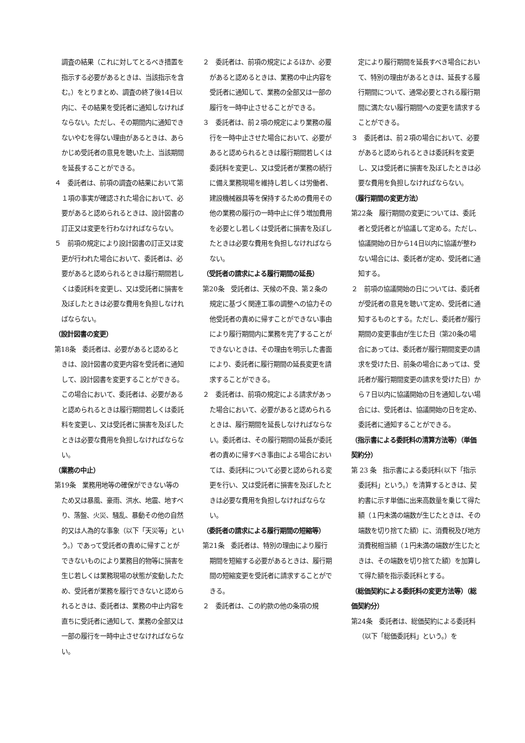調査の結果（これに対してとるべき措置を指示する必要があるときは、当該指示を含む。）をとりまとめ、調査の終了後14日以内に、その結果を受託者に通知しなければならない。ただし、その期間内に通知できないやむを得ない理由があるときは、あらかじめ受託者の意見を聴いた上、当該期間を延長することができる。
４　委託者は、前項の調査の結果において第１項の事実が確認された場合において、必要があると認められるときは、設計図書の訂正又は変更を行わなければならない。
５　前項の規定により設計図書の訂正又は変更が行われた場合において、委託者は、必要があると認められるときは履行期間若しくは委託料を変更し、又は受託者に損害を及ぼしたときは必要な費用を負担しなければならない。
（設計図書の変更）
第18条　委託者は、必要があると認めるときは、設計図書の変更内容を受託者に通知して、設計図書を変更することができる。この場合において、委託者は、必要があると認められるときは履行期間若しくは委託料を変更し、又は受託者に損害を及ぼしたときは必要な費用を負担しなければならない。
（業務の中止）
第19条　業務用地等の確保ができない等のため又は暴風、豪雨、洪水、地震、地すべり、落盤、火災、騒乱、暴動その他の自然的又は人為的な事象（以下「天災等」という。）であって受託者の責めに帰すことができないものにより業務目的物等に損害を生じ若しくは業務現場の状態が変動したため、受託者が業務を履行できないと認められるときは、委託者は、業務の中止内容を直ちに受託者に通知して、業務の全部又は一部の履行を一時中止させなければならない。
２　委託者は、前項の規定によるほか、必要があると認めるときは、業務の中止内容を受託者に通知して、業務の全部又は一部の履行を一時中止させることができる。
３　委託者は、前２項の規定により業務の履行を一時中止させた場合において、必要があると認められるときは履行期間若しくは委託料を変更し、又は受託者が業務の続行に備え業務現場を維持し若しくは労働者、建設機械器具等を保持するための費用その他の業務の履行の一時中止に伴う増加費用を必要とし若しくは受託者に損害を及ぼしたときは必要な費用を負担しなければならない。
（受託者の請求による履行期間の延長）
第20条　受託者は、天候の不良、第２条の規定に基づく関連工事の調整への協力その他受託者の責めに帰すことができない事由により履行期間内に業務を完了することができないときは、その理由を明示した書面により、委託者に履行期間の延長変更を請求することができる。
２　委託者は、前項の規定による請求があった場合において、必要があると認められるときは、履行期間を延長しなければならない。委託者は、その履行期間の延長が委託者の責めに帰すべき事由による場合においては、委託料について必要と認められる変更を行い、又は受託者に損害を及ぼしたときは必要な費用を負担しなければならない。
（委託者の請求による履行期間の短縮等）
第21条　委託者は、特別の理由により履行期間を短縮する必要があるときは、履行期間の短縮変更を受託者に請求することができる。
２　委託者は、この約款の他の条項の規
定により履行期間を延長すべき場合において、特別の理由があるときは、延長する履行期間について、通常必要とされる履行期間に満たない履行期間への変更を請求することができる。
３　委託者は、前２項の場合において、必要があると認められるときは委託料を変更し、又は受託者に損害を及ぼしたときは必要な費用を負担しなければならない。
（履行期間の変更方法）
第22条　履行期間の変更については、委託者と受託者とが協議して定める。ただし、協議開始の日から14日以内に協議が整わない場合には、委託者が定め、受託者に通知する。
２　前項の協議開始の日については、委託者が受託者の意見を聴いて定め、受託者に通知するものとする。ただし、委託者が履行期間の変更事由が生じた日（第20条の場合にあっては、委託者が履行期間変更の請求を受けた日、前条の場合にあっては、受託者が履行期間変更の請求を受けた日）から７日以内に協議開始の日を通知しない場合には、受託者は、協議開始の日を定め、委託者に通知することができる。
（指示書による委託料の清算方法等）（単価契約分）
第 23 条　指示書による委託料(以下「指示委託料」という。）を清算するときは、契約書に示す単価に出来高数量を乗じて得た額（１円未満の端数が生じたときは、その端数を切り捨てた額）に、消費税及び地方消費税相当額（１円未満の端数が生じたときは、その端数を切り捨てた額）を加算して得た額を指示委託料とする。
（総価契約による委託料の変更方法等）（総価契約分）
第24条　委託者は、総価契約による委託料（以下「総価委託料」という。）を